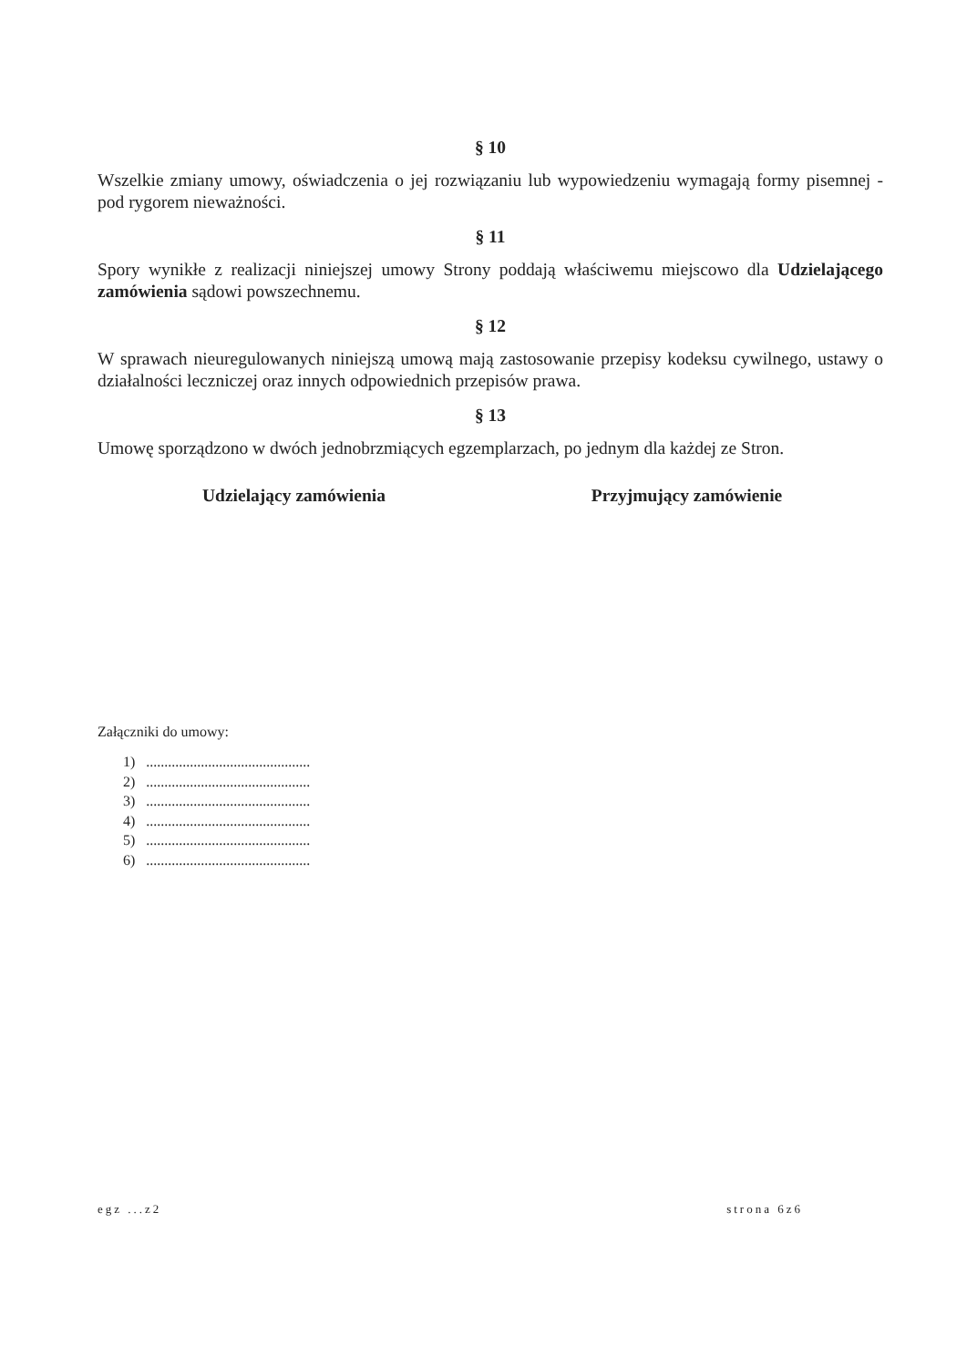§ 10
Wszelkie zmiany umowy, oświadczenia o jej rozwiązaniu lub wypowiedzeniu wymagają formy pisemnej - pod rygorem nieważności.
§ 11
Spory wynikłe z realizacji niniejszej umowy Strony poddają właściwemu miejscowo dla Udzielającego zamówienia sądowi powszechnemu.
§ 12
W sprawach nieuregulowanych niniejszą umową mają zastosowanie przepisy kodeksu cywilnego, ustawy o działalności leczniczej oraz innych odpowiednich przepisów prawa.
§ 13
Umowę sporządzono w dwóch jednobrzmiących egzemplarzach, po jednym dla każdej ze Stron.
Udzielający zamówienia Przyjmujący zamówienie
Załączniki do umowy:
1) .............................................
2) .............................................
3) .............................................
4) .............................................
5) .............................................
6) .............................................
egz ...z2 strona 6z6